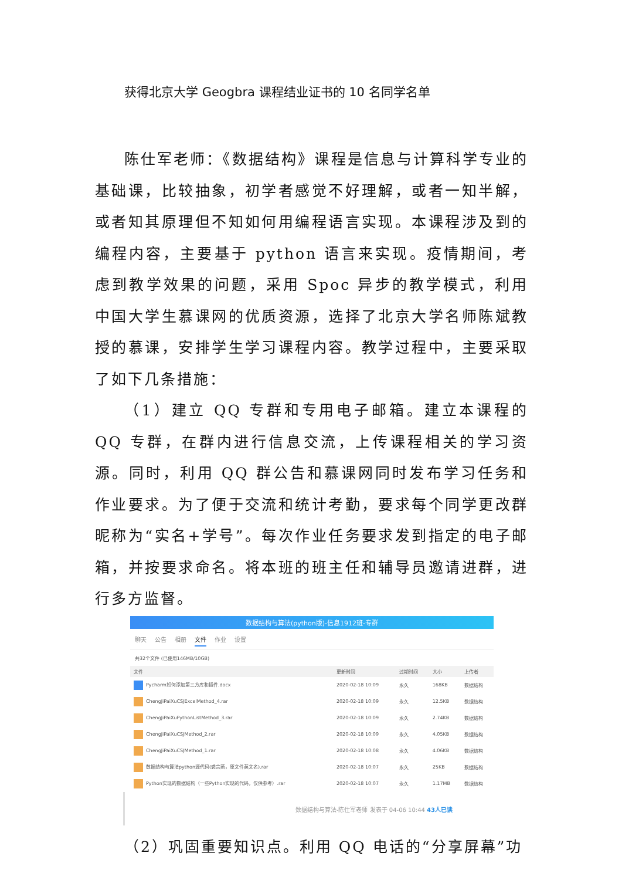获得北京大学 Geogbra 课程结业证书的 10 名同学名单
陈仕军老师：《数据结构》课程是信息与计算科学专业的基础课，比较抽象，初学者感觉不好理解，或者一知半解，或者知其原理但不知如何用编程语言实现。本课程涉及到的编程内容，主要基于 python 语言来实现。疫情期间，考虑到教学效果的问题，采用 Spoc 异步的教学模式，利用中国大学生慕课网的优质资源，选择了北京大学名师陈斌教授的慕课，安排学生学习课程内容。教学过程中，主要采取了如下几条措施：
（1）建立 QQ 专群和专用电子邮箱。建立本课程的 QQ 专群，在群内进行信息交流，上传课程相关的学习资源。同时，利用 QQ 群公告和慕课网同时发布学习任务和作业要求。为了便于交流和统计考勤，要求每个同学更改群昵称为“实名+学号”。每次作业任务要求发到指定的电子邮箱，并按要求命名。将本班的班主任和辅导员邀请进群，进行多方监督。
数据结构与算法(python版)-信息1912班-专群
聊天 公告 相册 文件 作业 设置
共32个文件 (已使用146MB/10GB)
| 文件 | 更新时间 | 过期时间 | 大小 | 上传者 |
| --- | --- | --- | --- | --- |
| Pycharm如何添加第三方库和插件.docx | 2020-02-18 10:09 | 永久 | 168KB | 数据结构 |
| ChengJiPaiXuCSJExcelMethod_4.rar | 2020-02-18 10:09 | 永久 | 12.5KB | 数据结构 |
| ChengJiPaiXuPythonListMethod_3.rar | 2020-02-18 10:09 | 永久 | 2.74KB | 数据结构 |
| ChengJiPaiXuCSJMethod_2.rar | 2020-02-18 10:09 | 永久 | 4.05KB | 数据结构 |
| ChengJiPaiXuCSJMethod_1.rar | 2020-02-18 10:08 | 永久 | 4.06KB | 数据结构 |
| 数据结构与算法python源代码(裘宗燕，原文件英文名).rar | 2020-02-18 10:07 | 永久 | 25KB | 数据结构 |
| Python实现的数据结构（一些Python实现的代码，仅供参考）.rar | 2020-02-18 10:07 | 永久 | 1.17MB | 数据结构 |
数据结构与算法-陈仕军老师 发表于 04-06 10:44 43人已读
（2）巩固重要知识点。利用 QQ 电话的“分享屏幕”功